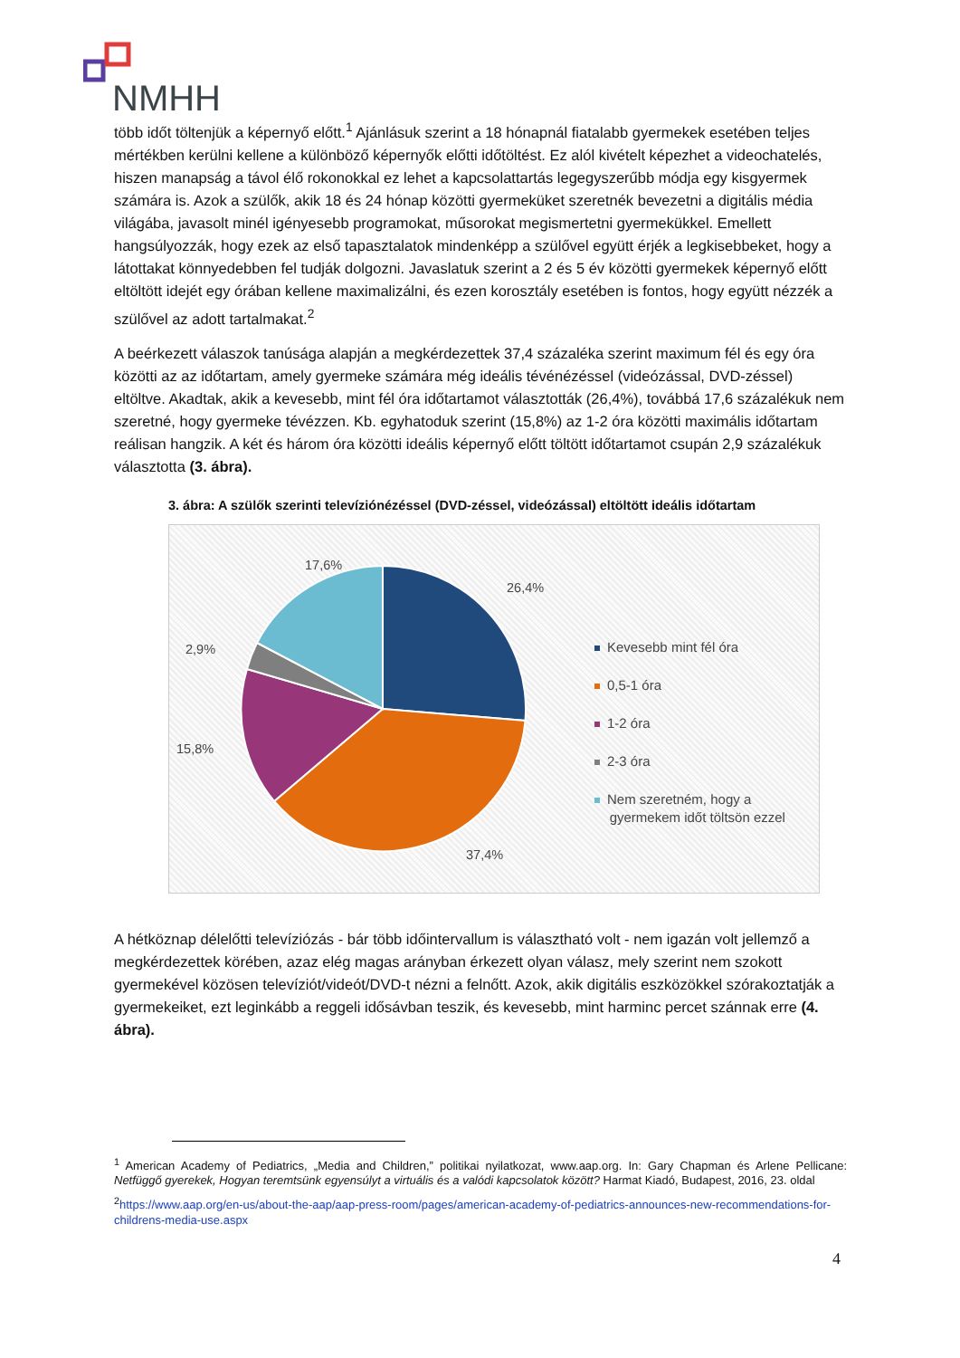NMHH
több időt töltenjük a képernyő előtt.<sup>1</sup> Ajánlásuk szerint a 18 hónapnál fiatalabb gyermekek esetében teljes mértékben kerülni kellene a különböző képernyők előtti időtöltést. Ez alól kivételt képezhet a videochatelés, hiszen manapság a távol élő rokonokkal ez lehet a kapcsolattartás legegyszerűbb módja egy kisgyermek számára is. Azok a szülők, akik 18 és 24 hónap közötti gyermeküket szeretnék bevezetni a digitális média világába, javasolt minél igényesebb programokat, műsorokat megismertetni gyermekükkel. Emellett hangsúlyozzák, hogy ezek az első tapasztalatok mindenképp a szülővel együtt érjék a legkisebbeket, hogy a látottakat könnyedebben fel tudják dolgozni. Javaslatuk szerint a 2 és 5 év közötti gyermekek képernyő előtt eltöltött idejét egy órában kellene maximalizálni, és ezen korosztály esetében is fontos, hogy együtt nézzék a szülővel az adott tartalmakat.<sup>2</sup>
A beérkezett válaszok tanúsága alapján a megkérdezettek 37,4 százaléka szerint maximum fél és egy óra közötti az az időtartam, amely gyermeke számára még ideális tévénézéssel (videózással, DVD-zéssel) eltöltve. Akadtak, akik a kevesebb, mint fél óra időtartamot választották (26,4%), továbbá 17,6 százalékuk nem szeretné, hogy gyermeke tévézzen. Kb. egyhatoduk szerint (15,8%) az 1-2 óra közötti maximális időtartam reálisan hangzik. A két és három óra közötti ideális képernyő előtt töltött időtartamot csupán 2,9 százalékuk választotta (3. ábra).
3. ábra: A szülők szerinti televíziónézéssel (DVD-zéssel, videózással) eltöltött ideális időtartam
17,6%
26,4%
2,9%
15,8%
37,4%
Kevesebb mint fél óra
0,5-1 óra
1-2 óra
2-3 óra
Nem szeretném, hogy a
gyermekem időt töltsön ezzel
A hétköznap délelőtti televíziózás - bár több időintervallum is választható volt - nem igazán volt jellemző a megkérdezettek körében, azaz elég magas arányban érkezett olyan válasz, mely szerint nem szokott gyermekével közösen televíziót/videót/DVD-t nézni a felnőtt. Azok, akik digitális eszközökkel szórakoztatják a gyermekeiket, ezt leginkább a reggeli idősávban teszik, és kevesebb, mint harminc percet szánnak erre (4. ábra).
<sup>1</sup> American Academy of Pediatrics, „Media and Children,” politikai nyilatkozat, www.aap.org. In: Gary Chapman és Arlene Pellicane: Netfüggő gyerekek, Hogyan teremtsünk egyensúlyt a virtuális és a valódi kapcsolatok között? Harmat Kiadó, Budapest, 2016, 23. oldal
<sup>2</sup> https://www.aap.org/en-us/about-the-aap/aap-press-room/pages/american-academy-of-pediatrics-announces-new-recommendations-for-childrens-media-use.aspx
4